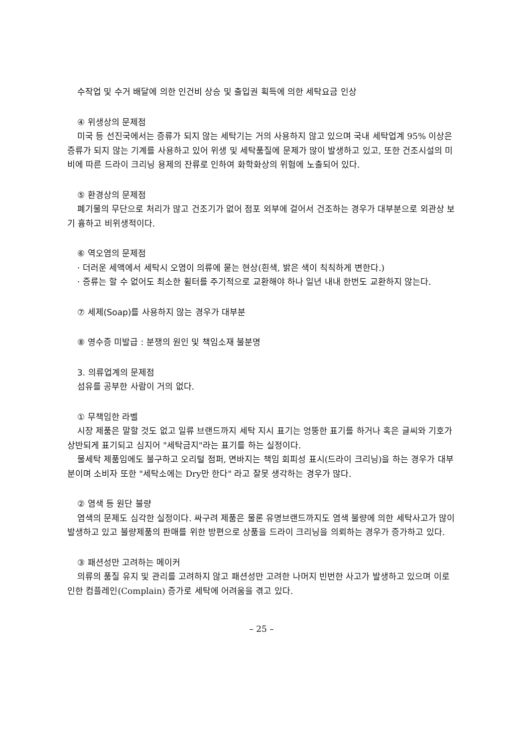수작업 및 수거 배달에 의한 인건비 상승 및 출입권 획득에 의한 세탁요금 인상
④ 위생상의 문제점
미국 등 선진국에서는 증류가 되지 않는 세탁기는 거의 사용하지 않고 있으며 국내 세탁업계 95% 이상은 증류가 되지 않는 기계를 사용하고 있어 위생 및 세탁품질에 문제가 많이 발생하고 있고, 또한 건조시설의 미비에 따른 드라이 크리닝 용제의 잔류로 인하여 화학화상의 위험에 노출되어 있다.
⑤ 환경상의 문제점
폐기물의 무단으로 처리가 많고 건조기가 없어 점포 외부에 걸어서 건조하는 경우가 대부분으로 외관상 보기 흉하고 비위생적이다.
⑥ 역오염의 문제점
· 더러운 세액에서 세탁시 오염이 의류에 묻는 현상(흰색, 밝은 색이 칙칙하게 변한다.)
· 증류는 할 수 없어도 최소한 휠터를 주기적으로 교환해야 하나 일년 내내 한번도 교환하지 않는다.
⑦ 세제(Soap)를 사용하지 않는 경우가 대부분
⑧ 영수증 미발급 : 분쟁의 원인 및 책임소재 불분명
3. 의류업계의 문제점
섬유를 공부한 사람이 거의 없다.
① 무책임한 라벨
시장 제품은 말할 것도 없고 일류 브랜드까지 세탁 지시 표기는 엉뚱한 표기를 하거나 혹은 글씨와 기호가 상반되게 표기되고 심지어 "세탁금지"라는 표기를 하는 실정이다.
물세탁 제품임에도 불구하고 오리털 점퍼, 면바지는 책임 회피성 표시(드라이 크리닝)을 하는 경우가 대부분이며 소비자 또한 "세탁소에는 Dry만 한다" 라고 잘못 생각하는 경우가 많다.
② 염색 등 원단 불량
염색의 문제도 심각한 실정이다. 싸구려 제품은 물론 유명브랜드까지도 염색 불량에 의한 세탁사고가 많이 발생하고 있고 불량제품의 판매를 위한 방편으로 상품을 드라이 크리닝을 의뢰하는 경우가 증가하고 있다.
③ 패션성만 고려하는 메이커
의류의 품질 유지 및 관리를 고려하지 않고 패션성만 고려한 나머지 빈번한 사고가 발생하고 있으며 이로 인한 컴플레인(Complain) 증가로 세탁에 어려움을 겪고 있다.
– 25 –